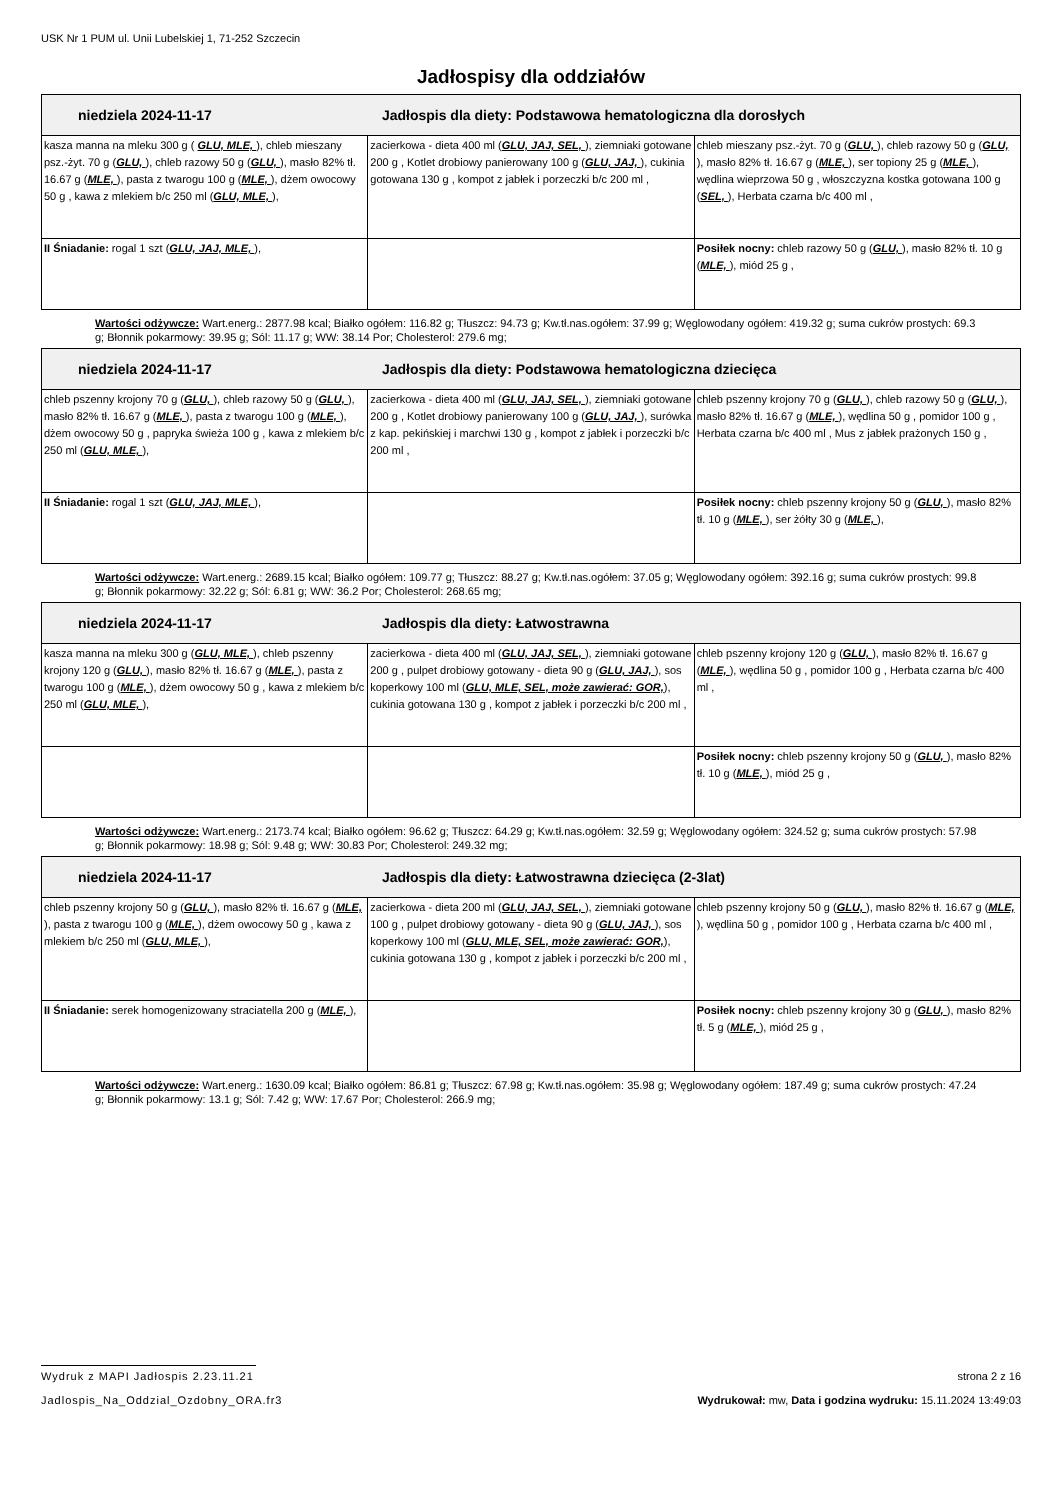USK Nr 1 PUM ul. Unii Lubelskiej 1, 71-252 Szczecin
Jadłospisy dla oddziałów
| niedziela 2024-11-17 Jadłospis dla diety: Podstawowa hematologiczna dla dorosłych | | |
| --- | --- | --- |
| kasza manna na mleku 300 g ( GLU, MLE, ), chleb mieszany psz.-żyt. 70 g ( GLU, ), chleb razowy 50 g ( GLU, ), masło 82% tł. 16.67 g ( MLE, ), pasta z twarogu 100 g ( MLE, ), dżem owocowy 50 g , kawa z mlekiem b/c 250 ml ( GLU, MLE, ), | zacierkowa - dieta 400 ml ( GLU, JAJ, SEL, ), ziemniaki gotowane 200 g , Kotlet drobiowy panierowany 100 g ( GLU, JAJ, ), cukinia gotowana 130 g , kompot z jabłek i porzeczki b/c 200 ml , | chleb mieszany psz.-żyt. 70 g ( GLU, ), chleb razowy 50 g ( GLU, ), masło 82% tł. 16.67 g ( MLE, ), ser topiony 25 g ( MLE, ), wędlina wieprzowa 50 g , włoszczyzna kostka gotowana 100 g ( SEL, ), Herbata czarna b/c 400 ml , |
| II Śniadanie: rogal 1 szt ( GLU, JAJ, MLE, ), | | Posiłek nocny: chleb razowy 50 g ( GLU, ), masło 82% tł. 10 g ( MLE, ), miód 25 g , |
Wartości odżywcze: Wart.energ.: 2877.98 kcal; Białko ogółem: 116.82 g; Tłuszcz: 94.73 g; Kw.tł.nas.ogółem: 37.99 g; Węglowodany ogółem: 419.32 g; suma cukrów prostych: 69.3 g; Błonnik pokarmowy: 39.95 g; Sól: 11.17 g; WW: 38.14 Por; Cholesterol: 279.6 mg;
| niedziela 2024-11-17 Jadłospis dla diety: Podstawowa hematologiczna dziecięca | | |
| --- | --- | --- |
| chleb pszenny krojony 70 g ( GLU, ), chleb razowy 50 g ( GLU, ), masło 82% tł. 16.67 g ( MLE, ), pasta z twarogu 100 g ( MLE, ), dżem owocowy 50 g , papryka świeża 100 g , kawa z mlekiem b/c 250 ml ( GLU, MLE, ), | zacierkowa - dieta 400 ml ( GLU, JAJ, SEL, ), ziemniaki gotowane 200 g , Kotlet drobiowy panierowany 100 g ( GLU, JAJ, ), surówka z kap. pekińskiej i marchwi 130 g , kompot z jabłek i porzeczki b/c 200 ml , | chleb pszenny krojony 70 g ( GLU, ), chleb razowy 50 g ( GLU, ), masło 82% tł. 16.67 g ( MLE, ), wędlina 50 g , pomidor 100 g , Herbata czarna b/c 400 ml , Mus z jabłek prażonych 150 g , |
| II Śniadanie: rogal 1 szt ( GLU, JAJ, MLE, ), | | Posiłek nocny: chleb pszenny krojony 50 g ( GLU, ), masło 82% tł. 10 g ( MLE, ), ser żółty 30 g ( MLE, ), |
Wartości odżywcze: Wart.energ.: 2689.15 kcal; Białko ogółem: 109.77 g; Tłuszcz: 88.27 g; Kw.tł.nas.ogółem: 37.05 g; Węglowodany ogółem: 392.16 g; suma cukrów prostych: 99.8 g; Błonnik pokarmowy: 32.22 g; Sól: 6.81 g; WW: 36.2 Por; Cholesterol: 268.65 mg;
| niedziela 2024-11-17 Jadłospis dla diety: Łatwostrawna | | |
| --- | --- | --- |
| kasza manna na mleku 300 g ( GLU, MLE, ), chleb pszenny krojony 120 g ( GLU, ), masło 82% tł. 16.67 g ( MLE, ), pasta z twarogu 100 g ( MLE, ), dżem owocowy 50 g , kawa z mlekiem b/c 250 ml ( GLU, MLE, ), | zacierkowa - dieta 400 ml ( GLU, JAJ, SEL, ), ziemniaki gotowane 200 g , pulpet drobiowy gotowany - dieta 90 g ( GLU, JAJ, ), sos koperkowy 100 ml ( GLU, MLE, SEL, może zawierać: GOR, ), cukinia gotowana 130 g , kompot z jabłek i porzeczki b/c 200 ml , | chleb pszenny krojony 120 g ( GLU, ), masło 82% tł. 16.67 g ( MLE, ), wędlina 50 g , pomidor 100 g , Herbata czarna b/c 400 ml , |
| | | Posiłek nocny: chleb pszenny krojony 50 g ( GLU, ), masło 82% tł. 10 g ( MLE, ), miód 25 g , |
Wartości odżywcze: Wart.energ.: 2173.74 kcal; Białko ogółem: 96.62 g; Tłuszcz: 64.29 g; Kw.tł.nas.ogółem: 32.59 g; Węglowodany ogółem: 324.52 g; suma cukrów prostych: 57.98 g; Błonnik pokarmowy: 18.98 g; Sól: 9.48 g; WW: 30.83 Por; Cholesterol: 249.32 mg;
| niedziela 2024-11-17 Jadłospis dla diety: Łatwostrawna dziecięca (2-3lat) | | |
| --- | --- | --- |
| chleb pszenny krojony 50 g ( GLU, ), masło 82% tł. 16.67 g ( MLE, ), pasta z twarogu 100 g ( MLE, ), dżem owocowy 50 g , kawa z mlekiem b/c 250 ml ( GLU, MLE, ), | zacierkowa - dieta 200 ml ( GLU, JAJ, SEL, ), ziemniaki gotowane 100 g , pulpet drobiowy gotowany - dieta 90 g ( GLU, JAJ, ), sos koperkowy 100 ml ( GLU, MLE, SEL, może zawierać: GOR, ), cukinia gotowana 130 g , kompot z jabłek i porzeczki b/c 200 ml , | chleb pszenny krojony 50 g ( GLU, ), masło 82% tł. 16.67 g ( MLE, ), wędlina 50 g , pomidor 100 g , Herbata czarna b/c 400 ml , |
| II Śniadanie: serek homogenizowany straciatella 200 g ( MLE, ), | | Posiłek nocny: chleb pszenny krojony 30 g ( GLU, ), masło 82% tł. 5 g ( MLE, ), miód 25 g , |
Wartości odżywcze: Wart.energ.: 1630.09 kcal; Białko ogółem: 86.81 g; Tłuszcz: 67.98 g; Kw.tł.nas.ogółem: 35.98 g; Węglowodany ogółem: 187.49 g; suma cukrów prostych: 47.24 g; Błonnik pokarmowy: 13.1 g; Sól: 7.42 g; WW: 17.67 Por; Cholesterol: 266.9 mg;
Wydruk z MAPI Jadłospis 2.23.11.21 strona 2 z 16
Jadlospis_Na_Oddzial_Ozdobny_ORA.fr3 Wydrukował: mw, Data i godzina wydruku: 15.11.2024 13:49:03